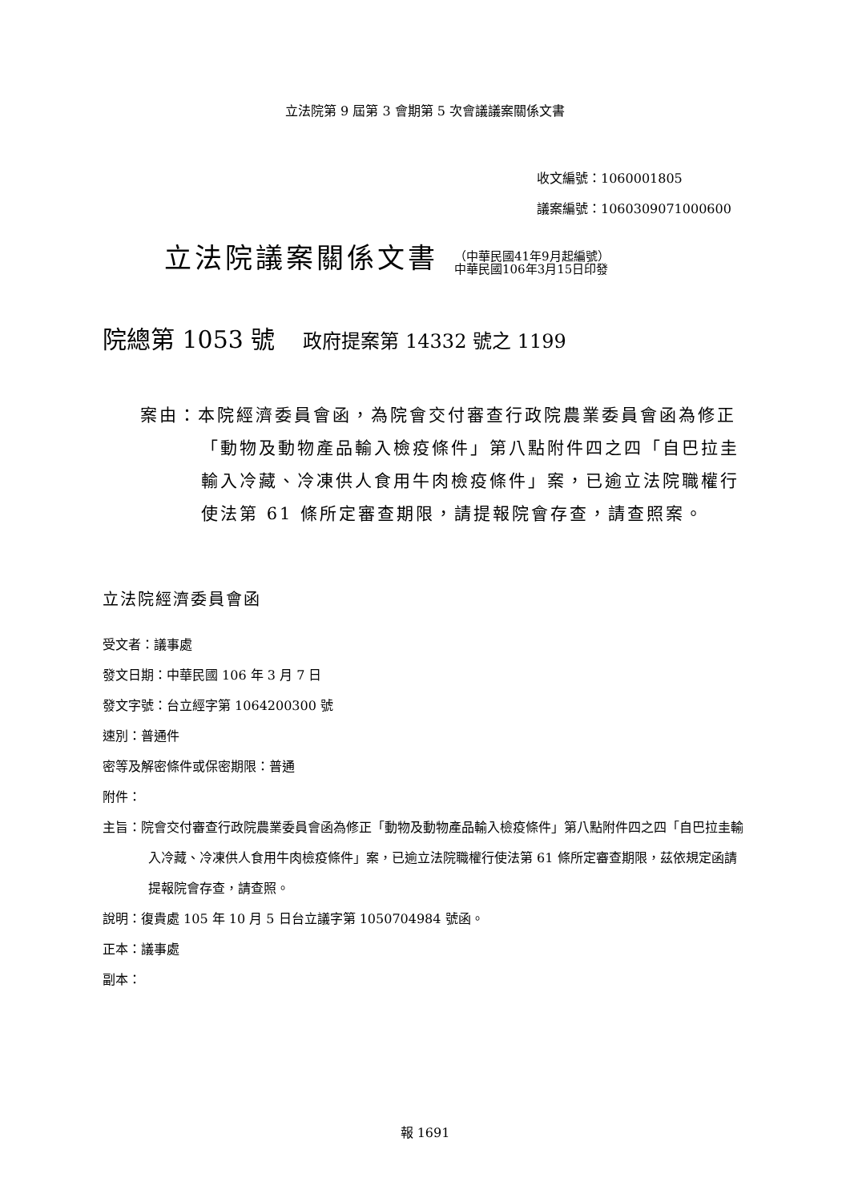立法院第 9 屆第 3 會期第 5 次會議議案關係文書
收文編號：1060001805
議案編號：1060309071000600
立法院議案關係文書
（中華民國41年9月起編號）
中華民國106年3月15日印發
院總第 1053 號 政府提案第 14332 號之 1199
案由：本院經濟委員會函，為院會交付審查行政院農業委員會函為修正「動物及動物產品輸入檢疫條件」第八點附件四之四「自巴拉圭輸入冷藏、冷凍供人食用牛肉檢疫條件」案，已逾立法院職權行使法第 61 條所定審查期限，請提報院會存查，請查照案。
立法院經濟委員會函
受文者：議事處
發文日期：中華民國 106 年 3 月 7 日
發文字號：台立經字第 1064200300 號
速別：普通件
密等及解密條件或保密期限：普通
附件：
主旨：院會交付審查行政院農業委員會函為修正「動物及動物產品輸入檢疫條件」第八點附件四之四「自巴拉圭輸入冷藏、冷凍供人食用牛肉檢疫條件」案，已逾立法院職權行使法第 61 條所定審查期限，茲依規定函請提報院會存查，請查照。
說明：復貴處 105 年 10 月 5 日台立議字第 1050704984 號函。
正本：議事處
副本：
報 1691